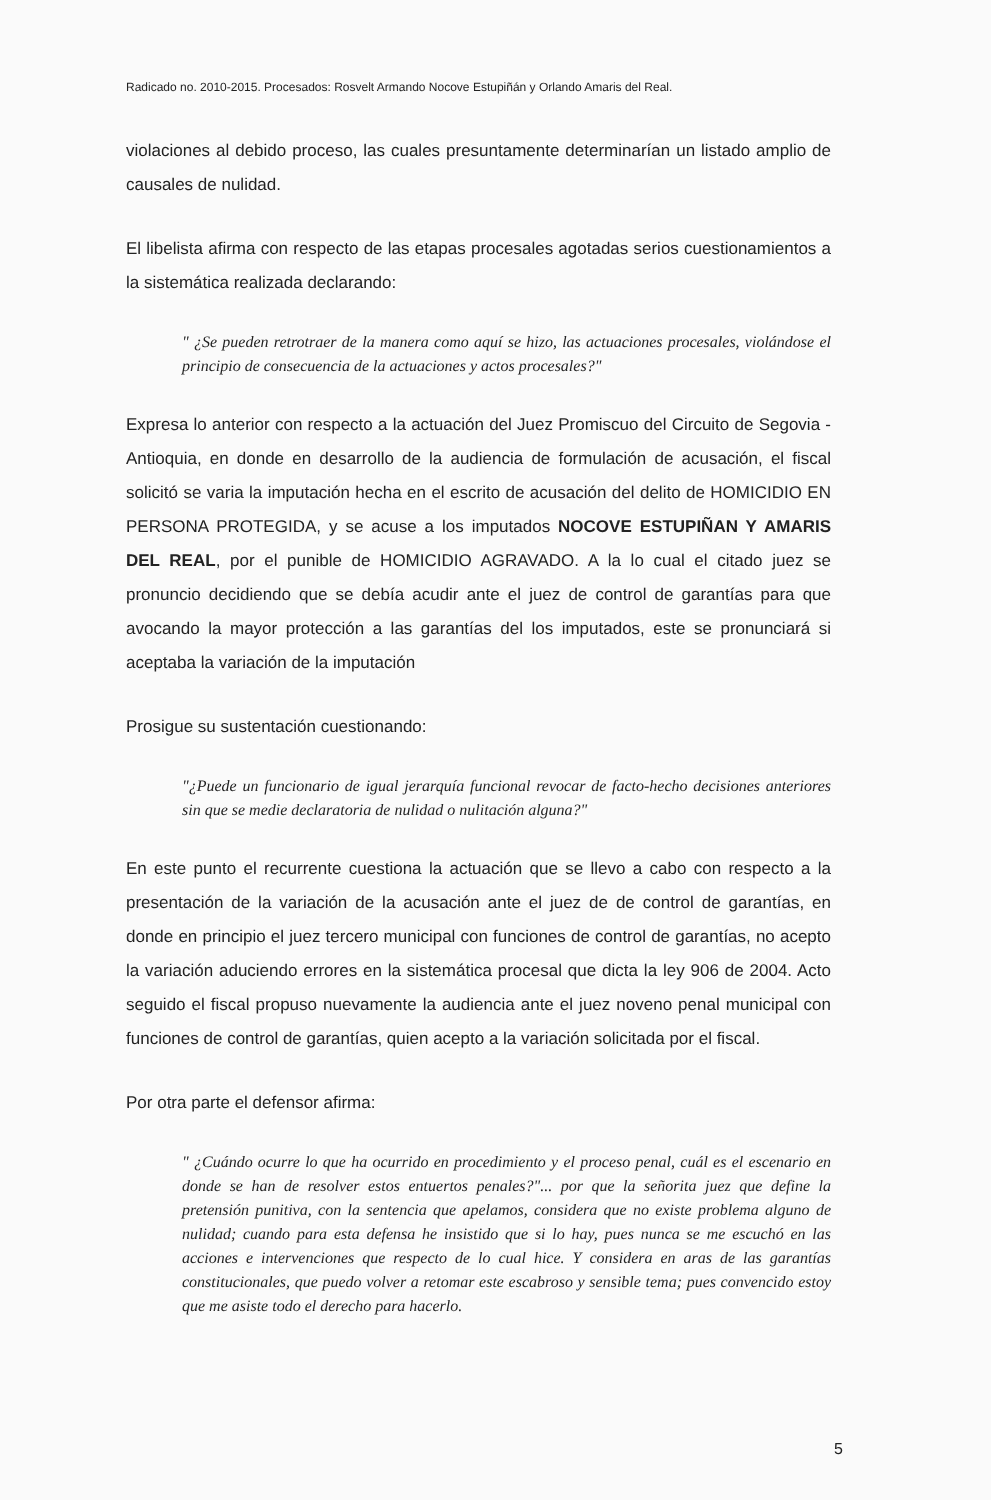Radicado no. 2010-2015. Procesados: Rosvelt Armando Nocove Estupiñán y Orlando Amaris del Real.
violaciones al debido proceso, las cuales presuntamente determinarían un listado amplio de causales de nulidad.
El libelista afirma con respecto de las etapas procesales agotadas serios cuestionamientos a la sistemática realizada declarando:
" ¿Se pueden retrotraer de la manera como aquí se hizo, las actuaciones procesales, violándose el principio de consecuencia de la actuaciones y actos procesales?"
Expresa lo anterior con respecto a la actuación del Juez Promiscuo del Circuito de Segovia - Antioquia, en donde en desarrollo de la audiencia de formulación de acusación, el fiscal solicitó se varia la imputación hecha en el escrito de acusación del delito de HOMICIDIO EN PERSONA PROTEGIDA, y se acuse a los imputados NOCOVE ESTUPIÑAN Y AMARIS DEL REAL, por el punible de HOMICIDIO AGRAVADO. A la lo cual el citado juez se pronuncio decidiendo que se debía acudir ante el juez de control de garantías para que avocando la mayor protección a las garantías del los imputados, este se pronunciará si aceptaba la variación de la imputación
Prosigue su sustentación cuestionando:
"¿Puede un funcionario de igual jerarquía funcional revocar de facto-hecho decisiones anteriores sin que se medie declaratoria de nulidad o nulitación alguna?"
En este punto el recurrente cuestiona la actuación que se llevo a cabo con respecto a la presentación de la variación de la acusación ante el juez de de control de garantías, en donde en principio el juez tercero municipal con funciones de control de garantías, no acepto la variación aduciendo errores en la sistemática procesal que dicta la ley 906 de 2004. Acto seguido el fiscal propuso nuevamente la audiencia ante el juez noveno penal municipal con funciones de control de garantías, quien acepto a la variación solicitada por el fiscal.
Por otra parte el defensor afirma:
" ¿Cuándo ocurre lo que ha ocurrido en procedimiento y el proceso penal, cuál es el escenario en donde se han de resolver estos entuertos penales?"... por que la señorita juez que define la pretensión punitiva, con la sentencia que apelamos, considera que no existe problema alguno de nulidad; cuando para esta defensa he insistido que si lo hay, pues nunca se me escuchó en las acciones e intervenciones que respecto de lo cual hice. Y considera en aras de las garantías constitucionales, que puedo volver a retomar este escabroso y sensible tema; pues convencido estoy que me asiste todo el derecho para hacerlo.
5